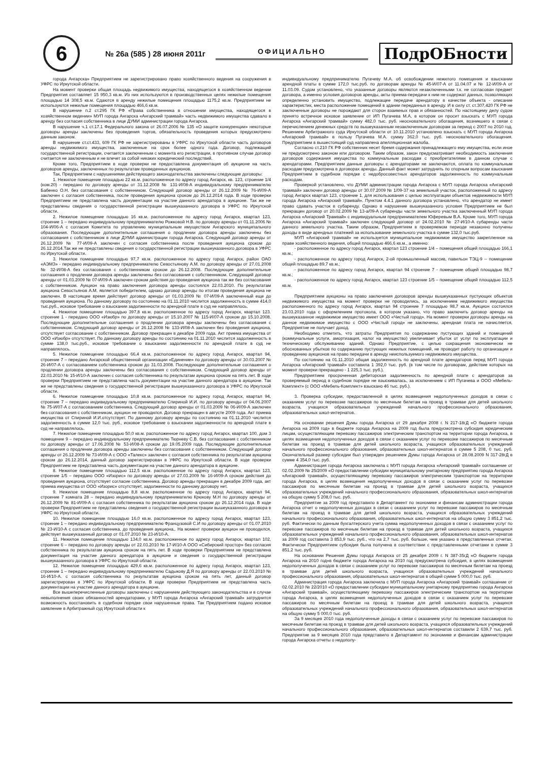6
№ 26а (585 ) 28 июня 2011г ОФИЦИАЛЬНО
ПодрОБности
города Ангарска» Предприятием не зарегистрировано право хозяйственного ведения на сооружения в УФРС по Иркутской области.
На момент проверки общая площадь недвижимого имущества, находящегося в хозяйственном ведении Предприятия составляет 15 950,3 кв.м. Из них используются в производственных целях нежилые помещения площадью 14 308,5 кв.м. Сдаются в аренду нежилые помещения площадью 1175,2 кв.м. Предприятием не используются нежилые помещения площадью 466,6 кв.м.
В нарушение п.2 ст.295 ГК РФ «Права собственника в отношении имущества, находящегося в хозяйственном ведении» МУП города Ангарска «Ангарский трамвай» часть недвижимого имущества сдавало в аренду без согласия собственника в лице ДУМИ администрации города Ангарска.
В нарушение ч.1 ст.17.1 Федерального закона от 26.07.2006 № 135 «О защите конкуренции» некоторые договоры аренды заключены без проведения торгов, обязательность проведения которых предусмотрено данным законом.
В нарушение ст.ст.433, 609 ГК РФ не зарегистрированы в УФРС по Иркутской области часть договоров аренды недвижимого имущества, заключенные на срок более одного года. Договор, подлежащий государственной регистрации, считается заключенным с момента его регистрации, в противном случае договор считается не заключенным и не влечет за собой никаких юридический последствий.
Кроме того, Предприятием в ходе проверки не предоставлена документация об аукционе на часть договоров аренды, заключенных по результатам проведенных аукционов.
Так, Предприятием с нарушениями действующего законодательства заключены следующие договоры:
1. Нежилое помещение площадью 22 кв.м. расположенное по адресу город Ангарск, кв. 123, строение 1/4 (ком.20) - передано по договору аренды от 31.12.2008 № 131-И/08-А индивидуальному предпринимателю Бабенко О.Н. без согласования с собственником. Следующий договор аренды от 26.12.2009 № 76-И/09-А заключен с согласия собственника, после проведения аукциона сроком до 26.12.2014 года. В ходе проверки Предприятием не представлена часть документации на участие данного арендатора в аукционе. Так же не представлены сведения о государственной регистрации вышеуказанного договора в УФРС по Иркутской области.
2. Нежилое помещение площадью 16 кв.м. расположенное по адресу город Ангарск, квартал 123, строение 1 – передано индивидуальному предпринимателю Рожковой Н.В. по договору аренды от 01.11.2006 № 104-И/06-А с согласия Комитета по управлению муниципальным имуществом Ангарского муниципального образования. Последующие дополнительные соглашения о продлении договора аренды заключены без согласования с собственником в лице ДУМИ администрации города Ангарска. Следующий договор аренды от 26.12.2009 № 77-И/09-А заключен с согласия собственника после проведения аукциона сроком до 26.12.2014.Так же не представлены сведения о государственной регистрации вышеуказанного договора в УФРС по Иркутской области.
3. Нежилое помещение площадью 97,7 кв.м. расположенное по адресу город Ангарск, район ОАО «АЭМЗ» - передано индивидуальному предпринимателю Севостьянову А.М. по договору аренды от 27.01.2008 № 32-И/08-А без согласования с собственником сроком до 26.12.2008. Последующие дополнительные соглашения о продлении договора аренды заключены без согласования с собственником. Следующий договор аренды от 01.03.2009 № 07-И/09-А заключен сроком действия до проведения аукциона так же без согласования с собственником. Аукцион на право заключения договора аренды состоялся 22.03.2010. По результатам аукциона Севостьянов А.М. является победителем, однако договор аренды по итогам проведения аукциона не заключен. В настоящее время действует договор аренды от 01.03.2009 № 07-И/09-А заключенный еще до проведения аукциона. По данному договору по состоянию на 01.11.2010 числится задолженность в сумме 414,0 тыс.руб., исковое требование о взыскании задолженности по арендной плате в суд не направлялось.
4. Нежилое помещение площадью 397,8 кв.м. расположенное по адресу город Ангарск, квартал 123. строение 1 - передано ООО «Изюбр» по договору аренды от 15.10.2007 № 115-И/07-А сроком до 15.10.2008. Последующие дополнительные соглашения о продлении договора аренды заключены без согласования с собственником. Следующий договор аренды от 26.12.2008 № 133-И/08-А заключен без проведения аукциона, отсутствует согласование с собственником. Договор прекращен в декабре 2009 года. Акт приема имущества от ООО «Изюбр» отсутствует. По данному договору аренды по состоянию на 01.11.2010 числится задолженность в сумме 138,0 тыс.руб., исковое требование о взыскании задолженности по арендной плате в суд не направлялось.
5. Нежилое помещение площадью 66,4 кв.м. расположенное по адресу город Ангарск, квартал 94, строение 7 – передано Ангарской общественной организации «Единение» по договору аренды от 30.03.2007 № 26-И/07-А с согласованием собственника сроком до 31.03.2008. Последующие дополнительные соглашения о продлении договора аренды заключены без согласования с собственником. Следующий договор аренды от 22.03.2010 № 15-И/10-А заключен с согласия собственника по результатам аукциона сроком на пять лет. В ходе проверки Предприятием не представлена часть документации на участие данного арендатора в аукционе. Так же не представлены сведения о государственной регистрации вышеуказанного договора в УФРС по Иркутской области.
6. Нежилое помещение площадью 10,8 кв.м. расположенное по адресу город Ангарск, квартал 94, строение 7 – передано индивидуальному предпринимателю Спириной И.И. по договору аренды от 04.06.2007 № 75-И/07-А с согласованием собственника. Следующий договор аренды от 01.03.2009 № 06-И/09-А заключен без согласования с собственником, аукцион не проводился. Договор прекращен в августе 2009 года. Акт приема имущества от Спириной И.И.отсутствует. По данному договору аренды по состоянию на 01.11.2010 числится задолженность в сумме 12,0 тыс. руб., исковое требование о взыскании задолженности по арендной плате в суд не направлялось.
7. Нежилое помещение площадью 50,0 кв.м. расположенное по адресу город Ангарск, квартал 100, дом 3 помещение 9 – передано индивидуальному предпринимателю Тюрневу С.В. без согласования с собственником по договору аренды от 17.06.2008 № 53-И/08-А сроком до 19.05.2009 года. Последующие дополнительные соглашения о продлении договора аренды заключены без согласования с собственником. Следующий договор аренды от 26.12.2009 № 73-И/09-А с ООО «Талекс» заключен с согласия собственника по результатам аукциона сроком до 26.12.2014, данный договор зарегистрирован в УФРС по Иркутской области. В ходе проверки Предприятием не представлена часть документации на участие данного арендатора в аукционе.
8. Нежилое помещение площадью 112,5 кв.м. расположенное по адресу город Ангарск, квартал 123, строение 1/5 – передано ООО «Изорис» по договору аренды от 27.03.2009 № 16-И/09-А сроком действия до проведения аукциона, отсутствует согласие собственника. Договор аренды прекращен в декабре 2009 года, акт приема имущества от ООО «Изорис» отсутствует, задолженности по данному договору нет.
9. Нежилое помещение площадью 8,8 кв.м. расположенное по адресу город Ангарск, квартал 94, строение 7 комната 28 – передано индивидуальному предпринимателю Крюкову М.Н по договору аренды от 26.12.2009 № 81-И/09-А с согласия собственника по результатам аукциона сроком до 26.12.2014 года. В ходе проверки Предприятием не представлены сведения о государственной регистрации вышеуказанного договора в УФРС по Иркутской области.
10. Нежилое помещение площадью 16,0 кв.м. расположенное по адресу город Ангарск, квартал 123, строение 1 – передано индивидуальному предпринимателю Французовой С.И по договору аренды от 01.07.2010 № 23-И/10-А с согласия собственника, до проведения аукциона,. На момент проверки аукцион не проводился, действует вышеуказанный договор от 01.07.2010 № 23-И/10-А.
11. Нежилое помещение площадью 134,0 кв.м. расположенное по адресу город Ангарск, квартал 102, строение 6 – передано по договору аренды от 22.03.2010 № 17-И/10-А ООО «Сибирский простор» без согласия собственника по результатам аукциона сроком на пять лет. В ходе проверки Предприятием не представлена документация на участие данного арендатора в аукционе и сведения о государственной регистрации вышеуказанного договора в УФРС по Иркутской области.
12. Нежилое помещение площадью 429,6 кв.м. расположенное по адресу город Ангарск, квартал 123, строение 1 – передано индивидуальному предпринимателю Садыкову Д.Я по договору аренды от 22.03.2010 № 16-И/10-А. с согласия собственника по результатам аукциона сроком на пять лет, данный договор зарегистрирован в УФРС по Иркутской области. В ходе проверки Предприятием не представлена часть документации на участие данного арендатора в аукционе.
Все вышеперечисленные договоры заключены с нарушением действующего законодательства и в случае невыполнения своих обязанностей арендаторами, у МУП города Ангарска «Ангарский трамвай» затруднится возможность восстановить в судебном порядке свои нарушенные права. Так Предприятием подано исковое заявление в Арбитражный суд Иркутской области к
индивидуальному предпринимателю Пугачеву М.А. об освобождении нежилого помещения и взыскании арендной платы в сумме 172,0 тыс.руб. по договорам аренды № 45-И/07-А от 11.04.07 и № 12-И/09-А от 11.03.09. Судом установлено, что указанные договоры являются незаключенными т.к. не согласован предмет договора, а именно условия договоров аренды, акты приема-передачи к ним не содержат данных, позволяющих определенно установить имущество, подлежащее передаче арендатору в качестве объекта - описание характеристик, места расположение помещений в здании переданных в аренду. И в силу ст. ст.307,420 ГК РФ не заключенные договоры не порождают для сторон взаимных прав и обязанностей. По настоящему делу судом принято встречное исковое заявление от ИП Пугачева М.А, в котором он просит взыскать с МУП города Ангарска «Ангарский трамвай» сумму 482,0 тыс. руб. неосновательного обогащения, возникшего в связи с перечислением денежных средств по вышеуказанным незаключенным договорам за период с 2007 по 2010 год. Решением Арбитражного суда Иркутской области от 10.11.2010 установлено взыскать с МУП города Ангарска «Ангарский трамвай» в пользу Пугачева М.А. сумму 362,0 тыс. руб. неосновательного обогащения. Предприятием в вышестоящий суд направлена апелляционная жалоба.
Согласно ст.210 ГК РФ собственник несет бремя содержания принадлежащего ему имущества, если иное не предусмотрено законом или договором. Таким образом, закон предусматривает необходимость заключения договоров содержания имущества по коммунальным расходам с приобретателями в данном случае с арендаторами. Предприятием данные договоры с арендаторами не заключаются, оплата по коммунальным расходам предусмотрена в договорах аренды. Данный факт может затруднить по спорным вопросам взыскания Предприятием в судебном порядке с недобросовестных арендаторов задолженность по коммунальным расходам.
Проверкой установлено, что ДУМИ администрации города Ангарска с МУП города Ангарска «Ангарский трамвай» заключен договор аренды от 30.07.2009 № 1/09-37 на земельный участок, расположенный по адресу город Ангарск квартал 123, строение 1, для использования с целью эксплуатации объектов недвижимости МУП города Ангарска «Ангарский трамвай». Пунктом 4.4.1 данного договора установлено, что арендатор не имеет право сдавать участок в субаренду. Однако в нарушение вышеуказанного условия Предприятием не был прекращен договор от 20.02.2009 № 13-а/09-А субаренды части земельного участка заключенный МУП города Ангарска «Ангарский Трамвай» с индивидуальным предпринимателем Юферевым В.А. Кроме того, МУП города Ангарска «Ангарский трамвай» заключен следующий договор от 24.02.2010 № 27-И/10-А субаренды части данного земельного участка. Таким образом, Предприятием в проверяемом периоде незаконно получены доходы в виде арендных платежей за использование земельного участка в сумме 132,0 тыс.руб.
МУП «Ангарский трамвай» не используется муниципальное недвижимое имущество закрепленное на праве хозяйственного ведения, общей площадью 466,6 кв.м., а именно:
- расположенное по адресу город Ангарск, квартал 123 строение 1/4 – помещения общей площадью 166,1 кв.м.;
- расположенное по адресу город Ангарск, 2-ой промышленный массив, павильон ТЭЦ-9 -- помещение общей площадью 89,7 кв.м.;
- расположенное по адресу город Ангарск, квартал 94 строение 7 - помещение общей площадью 98,7 кв.м.;
- расположенное по адресу город Ангарск, квартал 123 строение 1/5 – помещение общей площадью 112,5 кв.м.
Предприятием аукционы на право заключения договоров аренды вышеуказанных пустующих объектов недвижимого имущества на момент проверки не проводились, за исключением недвижимого имущества расположенного по адресу город Ангарск, квартал 94 строение 7 площадью 98,7 кв.м. Аукцион состоялся 23.03.2010 года с оформлением протокола, в котором указано, что право заключить договор аренды на вышеуказанное недвижимое имущество имеет ООО «Чистый город». На момент проверки договоры аренды на данное недвижимое имущество с ООО «Чистый город» не заключены, арендная плата не начисляется, Предприятие не получает доход.
Необходимо отметить, что затраты Предприятия по содержанию пустующих зданий и помещений (коммунальные услуги, амортизация, налог на имущество) увеличивает убыток от услуг по эксплуатации и техническому обслуживанию зданий. Однако Предприятие, с целью сокращения экономически не обоснованных убытков по содержанию пустующих нежилых помещений, не проводит работу по организации и проведению аукционов на право передачи в аренду неиспользуемого недвижимого имущества.
По состоянию на 01.11.2010 общая задолженность по арендной плате арендаторов перед МУП города Ангарска «Ангарский трамвай» составила 1 392,0 тыс. руб. (в том числе по договорам, действие которых на момент проверки прекращено - 1 225,3 тыс. руб.).
Предприятием просроченная дебиторская задолженность по арендной плате с арендаторов за проверяемый период в судебном порядке не взыскивалась, за исключением с ИП Пугачева и ООО «Мебель-Комплект» (с ООО «Мебель-Комплект» взыскано 46 тыс. руб.).
3. Проверка субсидии, предоставленной в целях возмещения недополученных доходов в связи с оказанием услуг по перевозке пассажиров по месячным билетам на проезд в трамвае для детей школьного возраста, учащихся образовательных учреждений начального профессионального образования, образовательных школ-интернатов.
На основании решения Думы города Ангарска от 29 декабря 2008 г. N 217-18гД «О бюджете города Ангарска на 2009 год» в бюджете города Ангарска на 2009 год была предусмотрена субсидия юридическим лицам, осуществляющим перевозку пассажиров электрическим транспортом на территории города Ангарска, в целях возмещения недополученных доходов в связи с оказанием услуг по перевозке пассажиров по месячным билетам на проезд в трамвае для детей школьного возраста, учащихся образовательных учреждений начального профессионального образования, образовательных школ-интернатов в сумме 5 208, 0 тыс. руб. Окончательный размер субсидии был утвержден решением Думы города Ангарска от 28.08.2009 N 317-28гД в сумме 4 354,0 тыс. руб.
Администрация города Ангарска заключила с МУП города Ангарска «Ангарский трамвай» соглашение от 02.02.2009 № 25/2009 «О предоставлении субсидии муниципальному унитарному предприятию города Ангарска «Ангарский трамвай», осуществляющему перевозку пассажиров электрическим транспортом на территории города Ангарска, в целях возмещения недополученных доходов в связи с оказанием услуг по перевозке пассажиров по месячным билетам на проезд в трамвае для детей школьного возраста, учащихся образовательных учреждений начального профессионального образования, образовательных школ-интернатов на общую сумму 5 208,0 тыс. руб.
Предприятие за 2009 год представило в Департамент по экономике и финансам администрации города Ангарска отчет о недополученных доходах в связи с оказанием услуг по перевозке пассажиров по месячным билетам на проезд в трамвае для детей школьного возраста, учащихся образовательных учреждений начального профессионального образования, образовательных школ-интернатов на общую сумму 3 851,2 тыс. руб. Фактически по данным бухгалтерского учета сумма недополученных доходов в связи с оказанием услуг по перевозке пассажиров по месячным билетам на проезд в трамвае для детей школьного возраста, учащихся образовательных учреждений начального профессионального образования, образовательных школ-интернатов за 2009 год составила 3 853,9 тыс. руб., что на 2,7 тыс. руб. больше, чем указано в представленных отчетах. Фактически Предприятием субсидия была получена в соответствии с представленными отчетами в сумме 3 851,2 тыс. руб.
На основании Решения Думы города Ангарска от 25 декабря 2009 г. N 387-35гД «О бюджете города Ангарска на 2010 год»в бюджете города Ангарска на 2010 год предусмотрена субсидия, в целях возмещения недополученных доходов в связи с оказанием услуг по перевозке пассажиров по месячным билетам на проезд в трамвае для детей школьного возраста, учащихся образовательных учреждений начального профессионального образования, образовательных школ-интернатов в общей сумме 5 000,0 тыс. руб.
Администрация города Ангарска заключила с МУП города Ангарска «Ангарский трамвай» соглашение от 02.02.2010 № 22/2010 «О предоставлении субсидии муниципальному унитарному предприятию города Ангарска «Ангарский трамвай», осуществляющему перевозку пассажиров электрическим транспортом на территории города Ангарска, в целях возмещения недополученных доходов в связи с оказанием услуг по перевозке пассажиров по месячным билетам на проезд в трамвае для детей школьного возраста, учащихся образовательных учреждений начального профессионального образования, образовательных школ-интернатов на общую сумму 5 000,0 тыс. руб.
За 9 месяцев 2010 года недополученные доходы в связи с оказанием услуг по перевозке пассажиров по месячным билетам на проезд в трамвае для детей школьного возраста, учащихся образовательных учреждений начального профессионального образования, образовательных школ-интернатов составили 2 639,7 тыс. руб. Предприятие за 9 месяцев 2010 года представило в Департамент по экономике и финансам администрации города Ангарска отчеты о недополу-